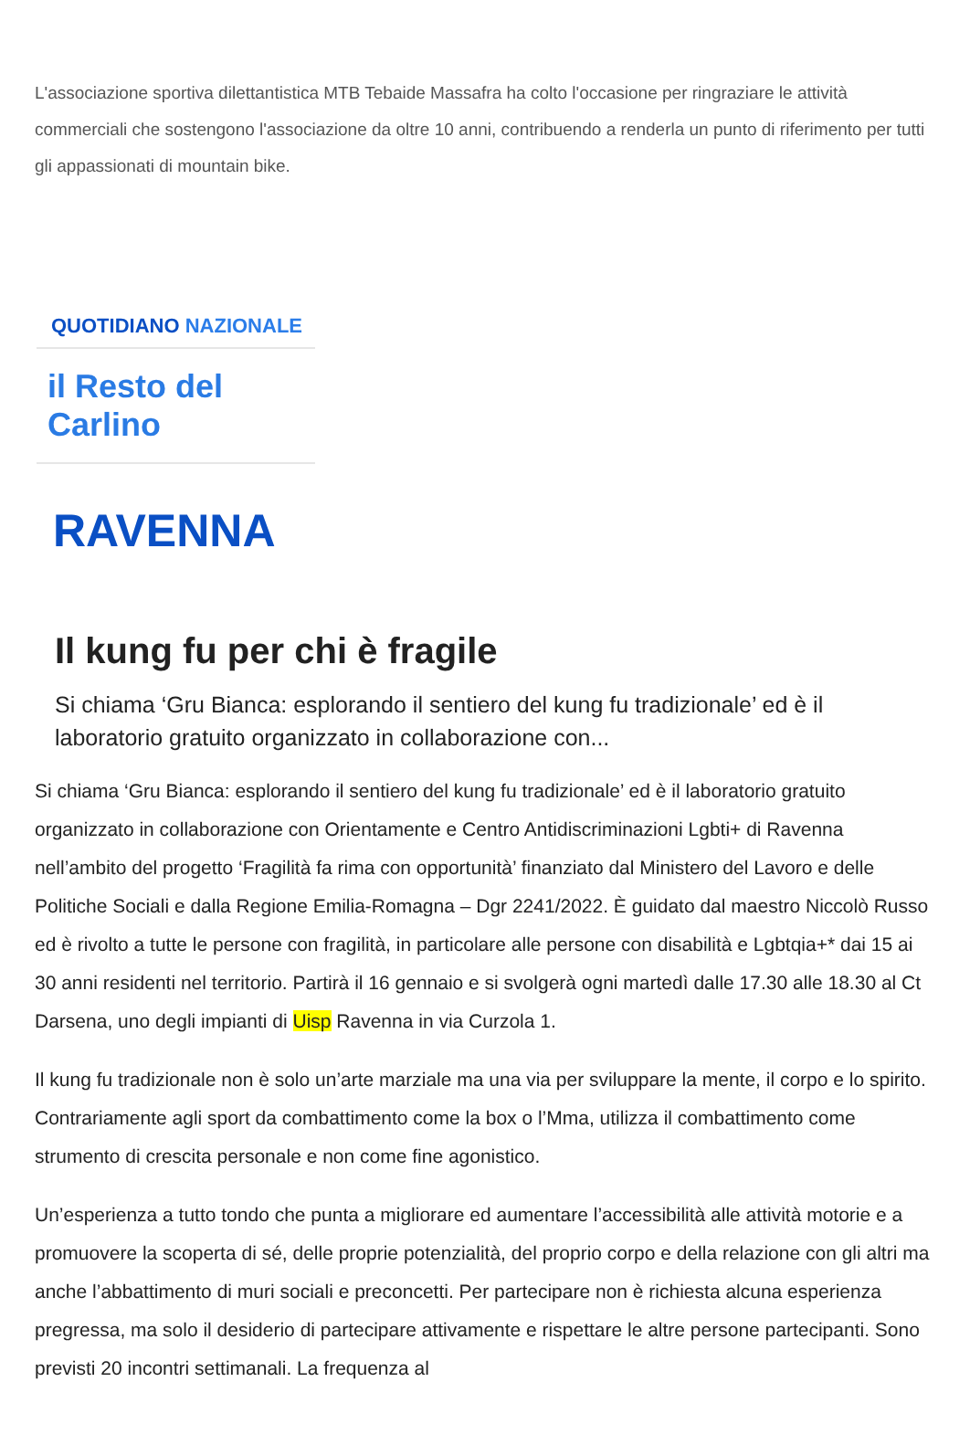L'associazione sportiva dilettantistica MTB Tebaide Massafra ha colto l'occasione per ringraziare le attività commerciali che sostengono l'associazione da oltre 10 anni, contribuendo a renderla un punto di riferimento per tutti gli appassionati di mountain bike.
QUOTIDIANO NAZIONALE
il Resto del Carlino
RAVENNA
Il kung fu per chi è fragile
Si chiama ‘Gru Bianca: esplorando il sentiero del kung fu tradizionale’ ed è il laboratorio gratuito organizzato in collaborazione con...
Si chiama ‘Gru Bianca: esplorando il sentiero del kung fu tradizionale’ ed è il laboratorio gratuito organizzato in collaborazione con Orientamente e Centro Antidiscriminazioni Lgbti+ di Ravenna nell’ambito del progetto ‘Fragilità fa rima con opportunità’ finanziato dal Ministero del Lavoro e delle Politiche Sociali e dalla Regione Emilia-Romagna – Dgr 2241/2022. È guidato dal maestro Niccolò Russo ed è rivolto a tutte le persone con fragilità, in particolare alle persone con disabilità e Lgbtqia+* dai 15 ai 30 anni residenti nel territorio. Partirà il 16 gennaio e si svolgerà ogni martedì dalle 17.30 alle 18.30 al Ct Darsena, uno degli impianti di Uisp Ravenna in via Curzola 1.
Il kung fu tradizionale non è solo un’arte marziale ma una via per sviluppare la mente, il corpo e lo spirito. Contrariamente agli sport da combattimento come la box o l’Mma, utilizza il combattimento come strumento di crescita personale e non come fine agonistico.
Un’esperienza a tutto tondo che punta a migliorare ed aumentare l’accessibilità alle attività motorie e a promuovere la scoperta di sé, delle proprie potenzialità, del proprio corpo e della relazione con gli altri ma anche l’abbattimento di muri sociali e preconcetti. Per partecipare non è richiesta alcuna esperienza pregressa, ma solo il desiderio di partecipare attivamente e rispettare le altre persone partecipanti. Sono previsti 20 incontri settimanali. La frequenza al